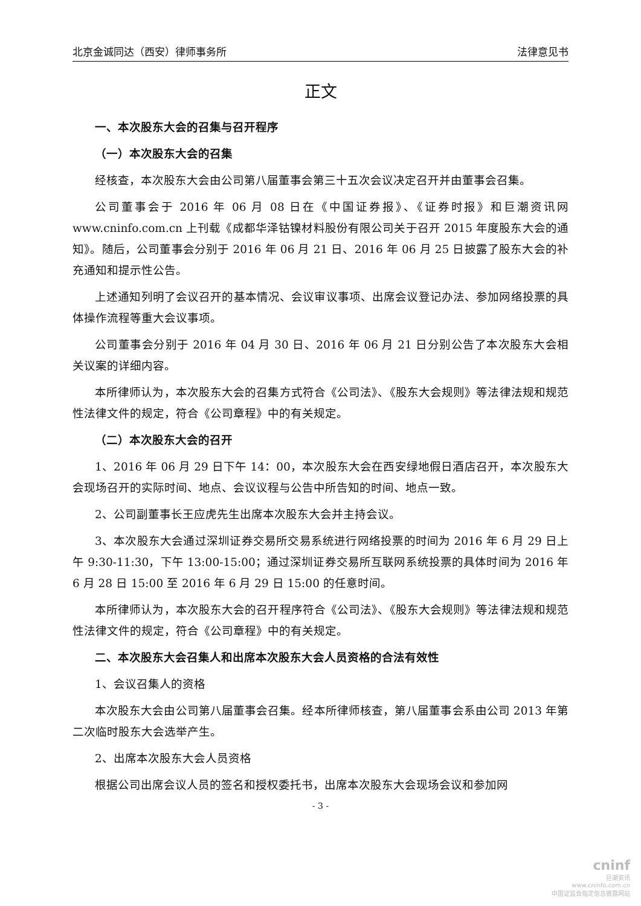北京金诚同达（西安）律师事务所 法律意见书
正文
一、本次股东大会的召集与召开程序
（一）本次股东大会的召集
经核查，本次股东大会由公司第八届董事会第三十五次会议决定召开并由董事会召集。
公司董事会于 2016 年 06 月 08 日在《中国证券报》、《证券时报》和巨潮资讯网 www.cninfo.com.cn 上刊载《成都华泽钴镍材料股份有限公司关于召开 2015 年度股东大会的通知》。随后，公司董事会分别于 2016 年 06 月 21 日、2016 年 06 月 25 日披露了股东大会的补充通知和提示性公告。
上述通知列明了会议召开的基本情况、会议审议事项、出席会议登记办法、参加网络投票的具体操作流程等重大会议事项。
公司董事会分别于 2016 年 04 月 30 日、2016 年 06 月 21 日分别公告了本次股东大会相关议案的详细内容。
本所律师认为，本次股东大会的召集方式符合《公司法》、《股东大会规则》等法律法规和规范性法律文件的规定，符合《公司章程》中的有关规定。
（二）本次股东大会的召开
1、2016 年 06 月 29 日下午 14：00，本次股东大会在西安绿地假日酒店召开，本次股东大会现场召开的实际时间、地点、会议议程与公告中所告知的时间、地点一致。
2、公司副董事长王应虎先生出席本次股东大会并主持会议。
3、本次股东大会通过深圳证券交易所交易系统进行网络投票的时间为 2016 年 6 月 29 日上午 9:30-11:30，下午 13:00-15:00；通过深圳证券交易所互联网系统投票的具体时间为 2016 年 6 月 28 日 15:00 至 2016 年 6 月 29 日 15:00 的任意时间。
本所律师认为，本次股东大会的召开程序符合《公司法》、《股东大会规则》等法律法规和规范性法律文件的规定，符合《公司章程》中的有关规定。
二、本次股东大会召集人和出席本次股东大会人员资格的合法有效性
1、会议召集人的资格
本次股东大会由公司第八届董事会召集。经本所律师核查，第八届董事会系由公司 2013 年第二次临时股东大会选举产生。
2、出席本次股东大会人员资格
根据公司出席会议人员的签名和授权委托书，出席本次股东大会现场会议和参加网
- 3 -
cninf
巨潮资讯
www.cninfo.com.cn
中国证监会指定信息披露网站